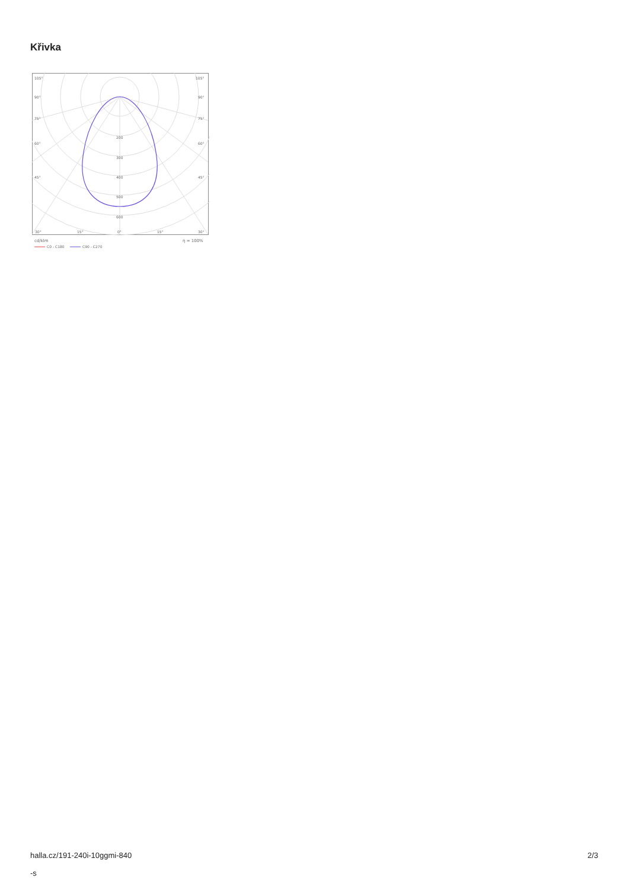Křivka
105°
105°
90°
90°
75°
75°
60°
60°
45°
45°
200
300
400
500
600
30°
15°
0°
15°
30°
cd/klm
η = 100%
C0 - C180
C90 - C270
halla.cz/191-240i-10ggmi-840
-s
2/3